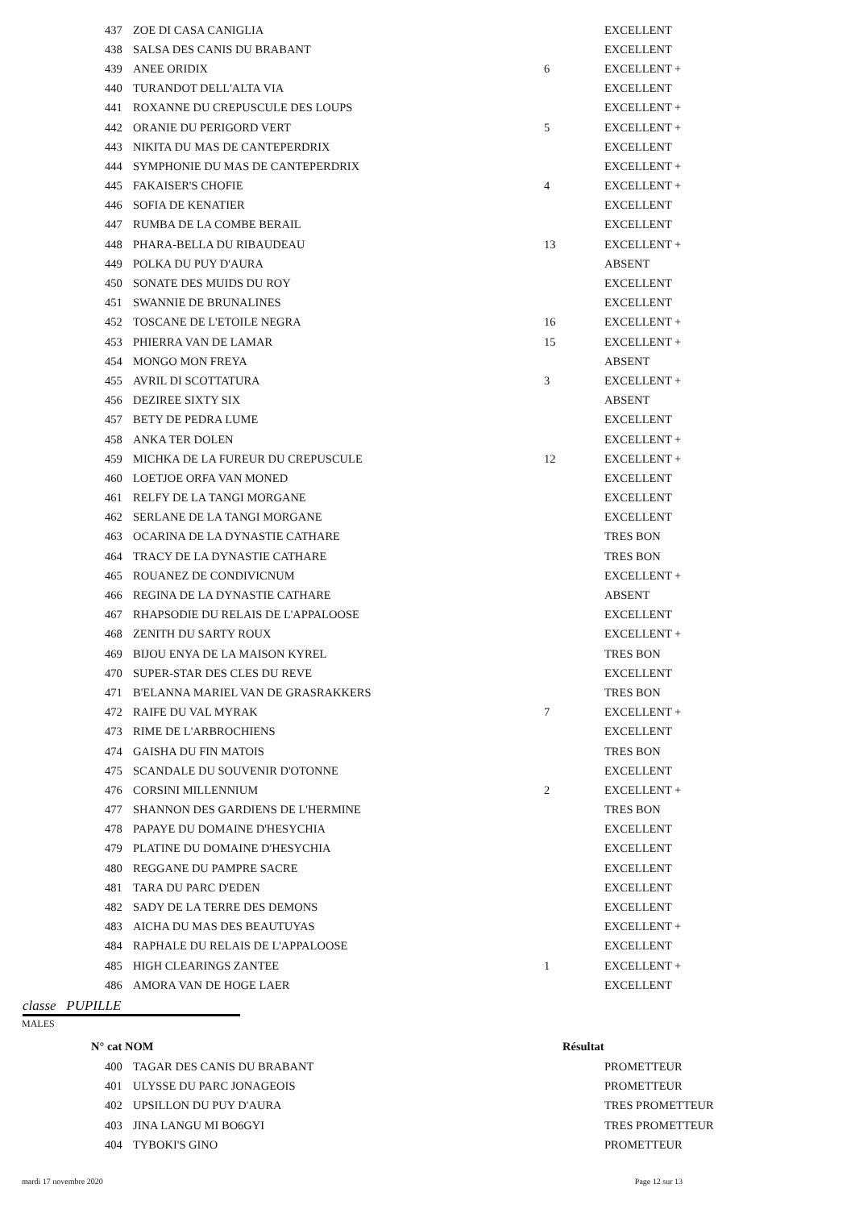| 437 | ZOE DI CASA CANIGLIA | | EXCELLENT |
| 438 | SALSA DES CANIS DU BRABANT | | EXCELLENT |
| 439 | ANEE ORIDIX | 6 | EXCELLENT + |
| 440 | TURANDOT DELL'ALTA VIA | | EXCELLENT |
| 441 | ROXANNE DU CREPUSCULE DES LOUPS | | EXCELLENT + |
| 442 | ORANIE DU PERIGORD VERT | 5 | EXCELLENT + |
| 443 | NIKITA DU MAS DE CANTEPERDRIX | | EXCELLENT |
| 444 | SYMPHONIE DU MAS DE CANTEPERDRIX | | EXCELLENT + |
| 445 | FAKAISER'S CHOFIE | 4 | EXCELLENT + |
| 446 | SOFIA DE KENATIER | | EXCELLENT |
| 447 | RUMBA DE LA COMBE BERAIL | | EXCELLENT |
| 448 | PHARA-BELLA DU RIBAUDEAU | 13 | EXCELLENT + |
| 449 | POLKA DU PUY D'AURA | | ABSENT |
| 450 | SONATE DES MUIDS DU ROY | | EXCELLENT |
| 451 | SWANNIE DE BRUNALINES | | EXCELLENT |
| 452 | TOSCANE DE L'ETOILE NEGRA | 16 | EXCELLENT + |
| 453 | PHIERRA VAN DE LAMAR | 15 | EXCELLENT + |
| 454 | MONGO MON FREYA | | ABSENT |
| 455 | AVRIL DI SCOTTATURA | 3 | EXCELLENT + |
| 456 | DEZIREE SIXTY SIX | | ABSENT |
| 457 | BETY DE PEDRA LUME | | EXCELLENT |
| 458 | ANKA TER DOLEN | | EXCELLENT + |
| 459 | MICHKA DE LA FUREUR DU CREPUSCULE | 12 | EXCELLENT + |
| 460 | LOETJOE ORFA VAN MONED | | EXCELLENT |
| 461 | RELFY DE LA TANGI MORGANE | | EXCELLENT |
| 462 | SERLANE DE LA TANGI MORGANE | | EXCELLENT |
| 463 | OCARINA DE LA DYNASTIE CATHARE | | TRES BON |
| 464 | TRACY DE LA DYNASTIE CATHARE | | TRES BON |
| 465 | ROUANEZ DE CONDIVICNUM | | EXCELLENT + |
| 466 | REGINA DE LA DYNASTIE CATHARE | | ABSENT |
| 467 | RHAPSODIE DU RELAIS DE L'APPALOOSE | | EXCELLENT |
| 468 | ZENITH DU SARTY ROUX | | EXCELLENT + |
| 469 | BIJOU ENYA DE LA MAISON KYREL | | TRES BON |
| 470 | SUPER-STAR DES CLES DU REVE | | EXCELLENT |
| 471 | B'ELANNA MARIEL VAN DE GRASRAKKERS | | TRES BON |
| 472 | RAIFE DU VAL MYRAK | 7 | EXCELLENT + |
| 473 | RIME DE L'ARBROCHIENS | | EXCELLENT |
| 474 | GAISHA DU FIN MATOIS | | TRES BON |
| 475 | SCANDALE DU SOUVENIR D'OTONNE | | EXCELLENT |
| 476 | CORSINI MILLENNIUM | 2 | EXCELLENT + |
| 477 | SHANNON DES GARDIENS DE L'HERMINE | | TRES BON |
| 478 | PAPAYE DU DOMAINE D'HESYCHIA | | EXCELLENT |
| 479 | PLATINE DU DOMAINE D'HESYCHIA | | EXCELLENT |
| 480 | REGGANE DU PAMPRE SACRE | | EXCELLENT |
| 481 | TARA DU PARC D'EDEN | | EXCELLENT |
| 482 | SADY DE LA TERRE DES DEMONS | | EXCELLENT |
| 483 | AICHA DU MAS DES BEAUTUYAS | | EXCELLENT + |
| 484 | RAPHALE DU RELAIS DE L'APPALOOSE | | EXCELLENT |
| 485 | HIGH CLEARINGS ZANTEE | 1 | EXCELLENT + |
| 486 | AMORA VAN DE HOGE LAER | | EXCELLENT |
classe PUPILLE
MALES
N° cat NOM Résultat
| 400 | TAGAR DES CANIS DU BRABANT | | PROMETTEUR |
| 401 | ULYSSE DU PARC JONAGEOIS | | PROMETTEUR |
| 402 | UPSILLON DU PUY D'AURA | | TRES PROMETTEUR |
| 403 | JINA LANGU MI BO6GYI | | TRES PROMETTEUR |
| 404 | TYBOKI'S GINO | | PROMETTEUR |
mardi 17 novembre 2020 Page 12 sur 13